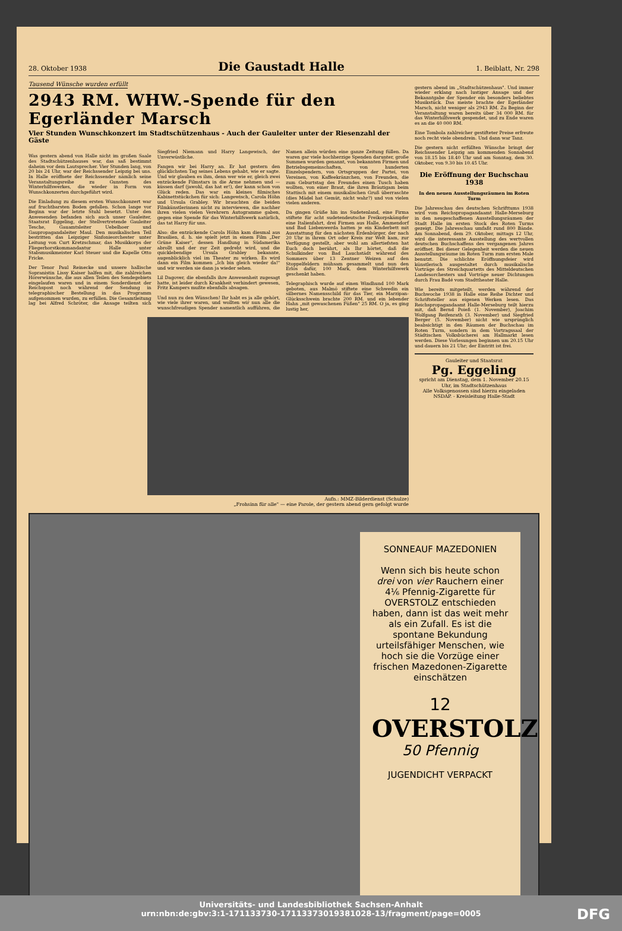28. Oktober 1938 Die Gaustadt Halle 1. Beiblatt, Nr. 298
Tausend Wünsche wurden erfüllt
2943 RM. WHW.-Spende für den Egerländer Marsch
Vier Stunden Wunschkonzert im Stadtschützenhaus - Auch der Gauleiter unter der Riesenzahl der Gäste
Was gestern abend von Halle nicht im großen Saale des Stadtschützenhauses war, das saß bestimmt daheim vor dem Lautsprecher. Vier Stunden lang, von 20 bis 24 Uhr, war der Reichssender Leipzig bei uns. In Halle eröffnete der Reichssender nämlich seine Veranstaltungsreihe zu Gunsten des Winterhilfswerkes, die wieder in Form von Wunschkonzerten durchgeführt wird.
Die Einladung zu diesem ersten Wunschkonzert war auf fruchtbarsten Boden gefallen. Schon lange vor Beginn war der letzte Stuhl besetzt. Unter den Anwesenden befanden sich auch unser Gauleiter, Staatsrat Eggeling, der Stellvertretende Gauleiter Tesche, Gauamtsleiter Uebelhoer und Gaupropagandaleiter Maul. Den musikalischen Teil bestritten das Leipziger Sinfonieorchester unter Leitung von Curt Kretzschmar, das Musikkorps der Fliegerhorstkommandantur Halle unter Stabsmusikmeister Karl Steuer und die Kapelle Otto Fricke.
Der Tenor Paul Reinecke und unsere hallische Sopranistin Lissy Kaiser halfen mit, die zahlreichen Hörerwünsche, die aus allen Teilen des Sendegebiets eingelaufen waren und in einem Sonderdienst der Reichspost noch während der Sendung in telegraphischer Bestellung in das Programm aufgenommen wurden, zu erfüllen. Die Gesamtleitung lag bei Alfred Schröter, die Ansage teilten sich Siegfried Niemann und Harry Langewisch, der Unverwüstliche.
Fangen wir bei Harry an. Er hat gestern den glücklichsten Tag seines Lebens gehabt, wie er sagte. Und wir glauben es ihm, denn wer wie er, gleich zwei entzückende Filmstars in die Arme nehmen und — küssen darf (jawohl, das hat er!), der kann schon von Glück reden. Das war ein kleines filmisches Kabinettstückchen für sich: Langewisch, Carola Höhn und Ursula Grabley. Wir brauchten die beiden Filmkünstlerinnen nicht zu interviewen, die nachher ihren vielen vielen Verehrern Autogramme gaben, gegen eine Spende für das Winterhilfswerk natürlich, das tat Harry für uns.
Also: die entzückende Carola Höhn kam diesmal aus Brasilien, d. h. sie spielt jetzt in einem Film „Der Grüne Kaiser", dessen Handlung in Südamerika abrollt und der zur Zeit gedreht wird, und die quicklebendige Ursula Grabley bekannte, augenblicklich viel im Theater zu wirken. Es wird dann ein Film kommen „Ich bin gleich wieder da!" und wir werden sie dann ja wieder sehen.
Lil Dagover, die ebenfalls ihre Anwesenheit zugesagt hatte, ist leider durch Krankheit verhindert gewesen, Fritz Kampers mußte ebenfalls absagen.
Und nun zu den Wünschen! Ihr habt es ja alle gehört, wie viele ihrer waren, und wollten wir nun alle die wunschfreudigen Spender namentlich aufführen, die Namen allein würden eine ganze Zeitung füllen. Da waren gar viele hochherzige Spenden darunter, große Summen wurden genannt, von bekannten Firmen und Betriebsgemeinschaften, von hunderten Einzelspendern, von Ortsgruppen der Partei, von Vereinen, von Kaffeekränzchen, von Freunden, die zum Geburtstag des Freundes einen Tusch haben wollten, von einer Braut, die ihren Bräutigam beim Stattisch mit einem musikalischen Gruß überraschte (dies Mädel hat Gemüt, nicht wahr?) und von vielen vielen anderen.
Da gingen Grüße hin ins Sudetenland, eine Firma stiftete für acht sudetendeutsche Freikorpskämpfer eine Italienfahrt, drei Firmen aus Halle, Ammendorf und Bad Liebenwerda hatten je ein Kinderbett mit Ausstattung für den nächsten Erdenbürger, der nach 20 Uhr in ihrem Ort oder Kreis zur Welt kam, zur Verfügung gestellt, aber wohl am allertiefsten hat Euch doch berührt, als Ihr hörtet, daß die Schulkinder von Bad Lauchstädt während des Sommers über 13 Zentner Weizen auf den Stoppelfeldern mühsam gesammelt und nun den Erlös dafür, 100 Mark, dem Winterhilfswerk geschenkt haben.
Telegraphisch wurde auf einen Windhund 100 Mark geboten, aus Malmö stiftete eine Schwedin ein silbernes Namensschild für das Tier, ein Marzipan-Glücksschwein brachte 200 RM. und ein lebender Hahn „mit gewaschenen Füßen" 25 RM. O ja, es ging lustig her,
Aufn.: MMZ-Bilderdienst (Schulze)
„Frohsinn für alle" — eine Parole, der gestern abend gern gefolgt wurde
gestern abend im „Stadtschützenhaus". Und immer wieder erklang nach lustiger Ansage und der Bekanntgabe der Spender ein besonders beliebtes Musikstück. Das meiste brachte der Egerländer Marsch, nicht weniger als 2943 RM. Zu Beginn der Veranstaltung waren bereits über 34 000 RM. für das Winterhilfswerk gespendet, und zu Ende waren es an die 40 000 RM.
Eine Tombola zahlreicher gestifteter Preise erfreute noch recht viele obendrein. Und dann war Tanz.
Die gestern nicht erfüllten Wünsche bringt der Reichssender Leipzig am kommenden Sonnabend von 18.15 bis 18.40 Uhr und am Sonntag, dem 30. Oktober, von 9.30 bis 10.45 Uhr.
Die Eröffnung der Buchschau 1938
In den neuen Ausstellungsräumen im Roten Turm
Die Jahresschau des deutschen Schrifttums 1938 wird vom Reichspropagandaamt Halle-Merseburg in den neugeschaffenen Ausstellungsräumen der Stadt Halle im ersten Stock des Roten Turms gezeigt. Die Jahresschau umfaßt rund 800 Bände. Am Sonnabend, dem 29. Oktober, mittags 12 Uhr, wird die interessante Ausstellung des wertvollen deutschen Buchschaffens des vergangenen Jahres eröffnet. Bei dieser Gelegenheit werden die neuen Ausstellungsräume im Roten Turm zum ersten Male benutzt. Die schlichte Eröffnungsfeier wird künstlerisch ausgestaltet durch musikalische Vorträge des Streichquartetts des Mitteldeutschen Landesorchesters und Vorträge neuer Dichtungen durch Frau Badé vom Stadttheater Halle.
Wie bereits mitgeteilt, werden während der Buchwoche 1938 in Halle eine Reihe Dichter und Schriftsteller aus eigenen Werken lesen. Das Reichspropagandaamt Halle-Merseburg teilt hierzu mit, daß Bernd Poieß (1. November), Joachim Wolfgang Reifenrath (3. November) und Siegfried Berger (5. November) nicht wie ursprünglich beabsichtigt in den Räumen der Buchschau im Roten Turm, sondern in dem Vortragssaal der Städtischen Volksbücherei am Hallmarkt lesen werden. Diese Vorlesungen beginnen um 20.15 Uhr und dauern bis 21 Uhr; der Eintritt ist frei.
Gauleiter und Staatsrat
Pg. Eggeling
spricht am Dienstag, dem 1. November 20.15 Uhr, im Stadtschützenhaus
Alle Volksgenossen sind hierzu eingeladen
NSDAP. - Kreisleitung Halle-Stadt
SONNEAUF MAZEDONIEN
Wenn sich bis heute schon drei von vier Rauchern einer 4⅙ Pfennig-Zigarette für OVERSTOLZ entschieden haben, dann ist das weit mehr als ein Zufall. Es ist die spontane Bekundung urteilsfähiger Menschen, wie hoch sie die Vorzüge einer frischen Mazedonen-Zigarette einschätzen
12
OVERSTOLZ
50 Pfennig
JUGENDICHT VERPACKT
Universitäts- und Landesbibliothek Sachsen-Anhalt
urn:nbn:de:gbv:3:1-171133730-17113373019381028-13/fragment/page=0005
DFG